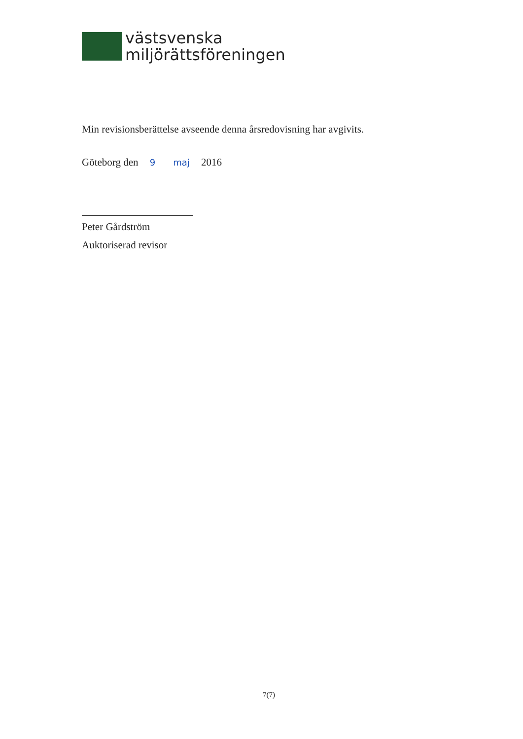västsvenska
miljörättsföreningen
Min revisionsberättelse avseende denna årsredovisning har avgivits.
Göteborg den 9 maj 2016
Peter Gårdström
Auktoriserad revisor
7(7)